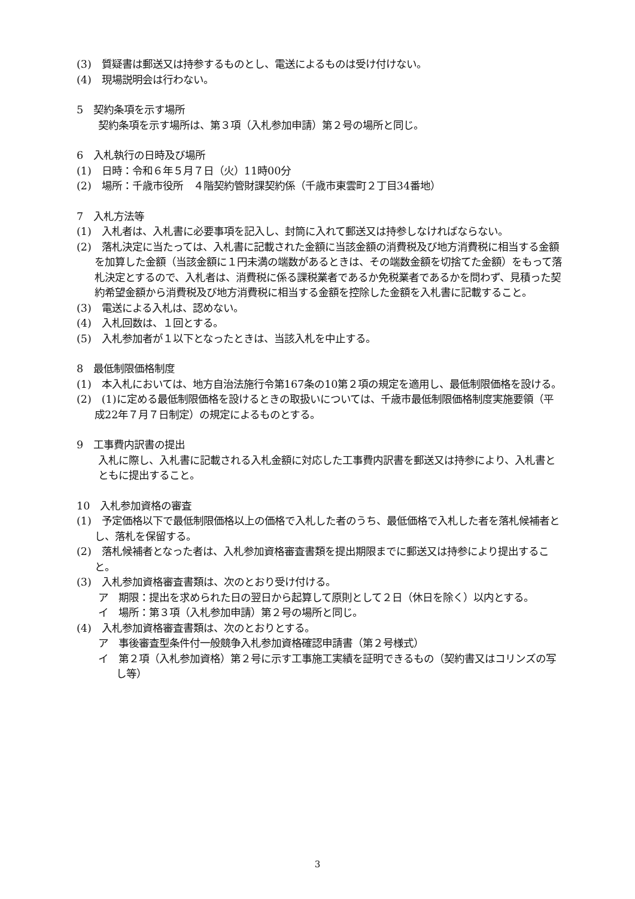(3)　質疑書は郵送又は持参するものとし、電送によるものは受け付けない。
(4)　現場説明会は行わない。
5　契約条項を示す場所
契約条項を示す場所は、第３項（入札参加申請）第２号の場所と同じ。
6　入札執行の日時及び場所
(1)　日時：令和６年５月７日（火）11時00分
(2)　場所：千歳市役所　４階契約管財課契約係（千歳市東雲町２丁目34番地）
7　入札方法等
(1)　入札者は、入札書に必要事項を記入し、封筒に入れて郵送又は持参しなければならない。
(2)　落札決定に当たっては、入札書に記載された金額に当該金額の消費税及び地方消費税に相当する金額を加算した金額（当該金額に１円未満の端数があるときは、その端数金額を切捨てた金額）をもって落札決定とするので、入札者は、消費税に係る課税業者であるか免税業者であるかを問わず、見積った契約希望金額から消費税及び地方消費税に相当する金額を控除した金額を入札書に記載すること。
(3)　電送による入札は、認めない。
(4)　入札回数は、１回とする。
(5)　入札参加者が１以下となったときは、当該入札を中止する。
8　最低制限価格制度
(1)　本入札においては、地方自治法施行令第167条の10第２項の規定を適用し、最低制限価格を設ける。
(2)　(1)に定める最低制限価格を設けるときの取扱いについては、千歳市最低制限価格制度実施要領（平成22年７月７日制定）の規定によるものとする。
9　工事費内訳書の提出
入札に際し、入札書に記載される入札金額に対応した工事費内訳書を郵送又は持参により、入札書とともに提出すること。
10　入札参加資格の審査
(1)　予定価格以下で最低制限価格以上の価格で入札した者のうち、最低価格で入札した者を落札候補者とし、落札を保留する。
(2)　落札候補者となった者は、入札参加資格審査書類を提出期限までに郵送又は持参により提出すること。
(3)　入札参加資格審査書類は、次のとおり受け付ける。
ア　期限：提出を求められた日の翌日から起算して原則として２日（休日を除く）以内とする。
イ　場所：第３項（入札参加申請）第２号の場所と同じ。
(4)　入札参加資格審査書類は、次のとおりとする。
ア　事後審査型条件付一般競争入札参加資格確認申請書（第２号様式）
イ　第２項（入札参加資格）第２号に示す工事施工実績を証明できるもの（契約書又はコリンズの写し等）
3